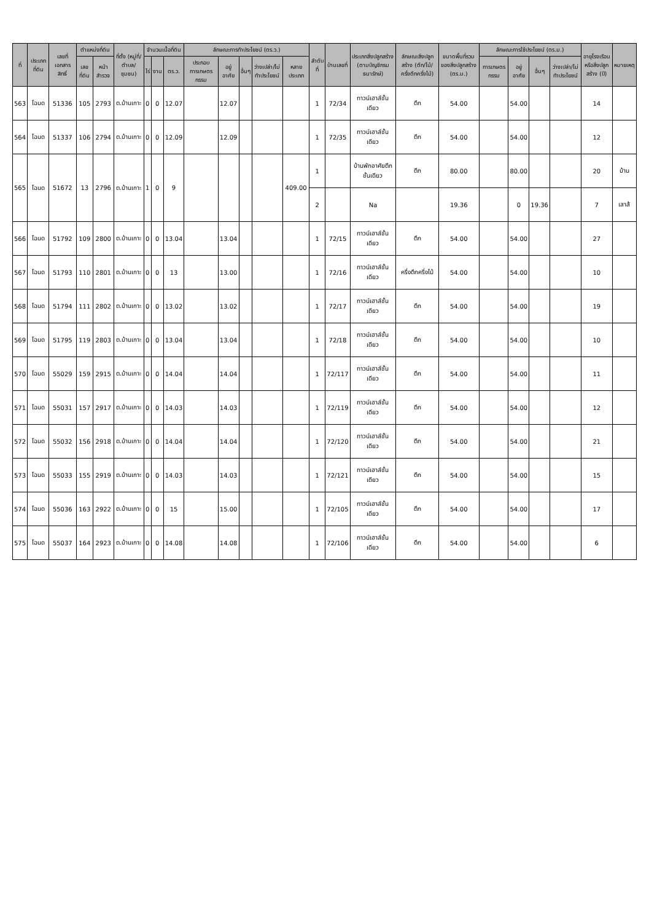| ที่ | ประเภทที่ดิน | เลขที่เอกสารสิทธิ์ | ตำแหน่งที่ดิน | | ที่ตั้ง (หมู่ที่/ตำบล/ชุมชน) | จำนวนเนื้อที่ดิน | | | ลักษณะการทำประโยชน์ (ตร.ว.) | | | | | ลำดับที่ | บ้านเลขที่ | ประเภทสิ่งปลูกสร้าง (ตามบัญชีกรม ธนารักษ์) | ลักษณะสิ่งปลูกสร้าง (ตึก/ไม้/ครึ่งตึกครึ่งไม้) | ขนาดพื้นที่รวมของสิ่งปลูกสร้าง (ตร.ม.) | ลักษณะการใช้ประโยชน์ (ตร.ม.) | | | | อายุโรงเรือนหรือสิ่งปลูกสร้าง (ปี) | หมายเหตุ |
| --- | --- | --- | --- | --- | --- | --- | --- | --- | --- | --- | --- | --- | --- | --- | --- | --- | --- | --- | --- | --- | --- | --- | --- | --- |
| | | | เลขที่ดิน | หน้าสำรวจ | | ไร่ | งาน | ตร.ว. | ประกอบการเกษตรกรรม | อยู่อาศัย | อื่นๆ | ว่างเปล่า/ไม่ทำประโยชน์ | หลายประเภท | | | | | | การเกษตรกรรม | อยู่อาศัย | อื่นๆ | ว่างเปล่า/ไม่ทำประโยชน์ | | |
| 563 | โฉนด | 51336 | 105 | 2793 | ต.บ้านเกาะ | 0 | 0 | 12.07 | | 12.07 | | | | 1 | 72/34 | ทาวน์เฮาส์ชั้นเดียว | ตึก | 54.00 | | 54.00 | | | 14 | |
| 564 | โฉนด | 51337 | 106 | 2794 | ต.บ้านเกาะ | 0 | 0 | 12.09 | | 12.09 | | | | 1 | 72/35 | ทาวน์เฮาส์ชั้นเดียว | ตึก | 54.00 | | 54.00 | | | 12 | |
| 565 | โฉนด | 51672 | 13 | 2796 | ต.บ้านเกาะ | 1 | 0 | 9 | | | | | 409.00 | 1 | | บ้านพักอาศัยตึกชั้นเดียว | ตึก | 80.00 | | 80.00 | | | 20 | บ้าน |
| | | | | | | | | | | | | | | 2 | | Na | | 19.36 | | 0 | 19.36 | | 7 | เสาส้ |
| 566 | โฉนด | 51792 | 109 | 2800 | ต.บ้านเกาะ | 0 | 0 | 13.04 | | 13.04 | | | | 1 | 72/15 | ทาวน์เฮาส์ชั้นเดียว | ตึก | 54.00 | | 54.00 | | | 27 | |
| 567 | โฉนด | 51793 | 110 | 2801 | ต.บ้านเกาะ | 0 | 0 | 13 | | 13.00 | | | | 1 | 72/16 | ทาวน์เฮาส์ชั้นเดียว | ครึ่งตึกครึ่งไม้ | 54.00 | | 54.00 | | | 10 | |
| 568 | โฉนด | 51794 | 111 | 2802 | ต.บ้านเกาะ | 0 | 0 | 13.02 | | 13.02 | | | | 1 | 72/17 | ทาวน์เฮาส์ชั้นเดียว | ตึก | 54.00 | | 54.00 | | | 19 | |
| 569 | โฉนด | 51795 | 119 | 2803 | ต.บ้านเกาะ | 0 | 0 | 13.04 | | 13.04 | | | | 1 | 72/18 | ทาวน์เฮาส์ชั้นเดียว | ตึก | 54.00 | | 54.00 | | | 10 | |
| 570 | โฉนด | 55029 | 159 | 2915 | ต.บ้านเกาะ | 0 | 0 | 14.04 | | 14.04 | | | | 1 | 72/117 | ทาวน์เฮาส์ชั้นเดียว | ตึก | 54.00 | | 54.00 | | | 11 | |
| 571 | โฉนด | 55031 | 157 | 2917 | ต.บ้านเกาะ | 0 | 0 | 14.03 | | 14.03 | | | | 1 | 72/119 | ทาวน์เฮาส์ชั้นเดียว | ตึก | 54.00 | | 54.00 | | | 12 | |
| 572 | โฉนด | 55032 | 156 | 2918 | ต.บ้านเกาะ | 0 | 0 | 14.04 | | 14.04 | | | | 1 | 72/120 | ทาวน์เฮาส์ชั้นเดียว | ตึก | 54.00 | | 54.00 | | | 21 | |
| 573 | โฉนด | 55033 | 155 | 2919 | ต.บ้านเกาะ | 0 | 0 | 14.03 | | 14.03 | | | | 1 | 72/121 | ทาวน์เฮาส์ชั้นเดียว | ตึก | 54.00 | | 54.00 | | | 15 | |
| 574 | โฉนด | 55036 | 163 | 2922 | ต.บ้านเกาะ | 0 | 0 | 15 | | 15.00 | | | | 1 | 72/105 | ทาวน์เฮาส์ชั้นเดียว | ตึก | 54.00 | | 54.00 | | | 17 | |
| 575 | โฉนด | 55037 | 164 | 2923 | ต.บ้านเกาะ | 0 | 0 | 14.08 | | 14.08 | | | | 1 | 72/106 | ทาวน์เฮาส์ชั้นเดียว | ตึก | 54.00 | | 54.00 | | | 6 | |